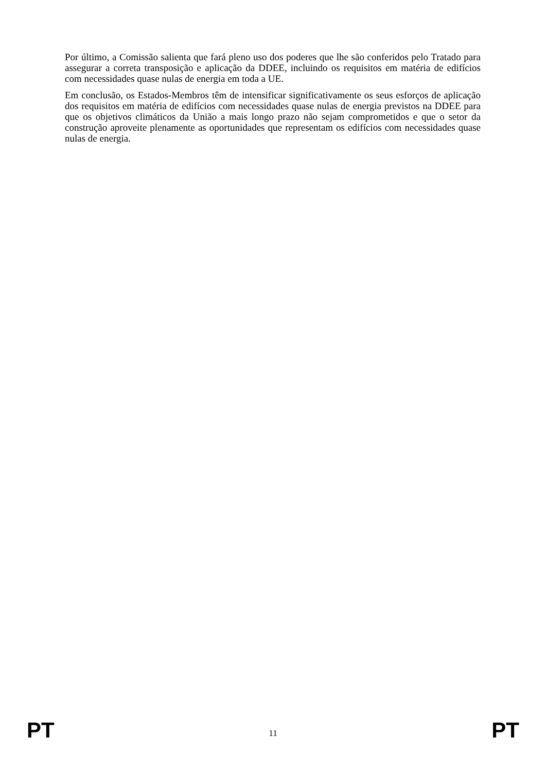Por último, a Comissão salienta que fará pleno uso dos poderes que lhe são conferidos pelo Tratado para assegurar a correta transposição e aplicação da DDEE, incluindo os requisitos em matéria de edifícios com necessidades quase nulas de energia em toda a UE.
Em conclusão, os Estados-Membros têm de intensificar significativamente os seus esforços de aplicação dos requisitos em matéria de edifícios com necessidades quase nulas de energia previstos na DDEE para que os objetivos climáticos da União a mais longo prazo não sejam comprometidos e que o setor da construção aproveite plenamente as oportunidades que representam os edifícios com necessidades quase nulas de energia.
PT 11 PT